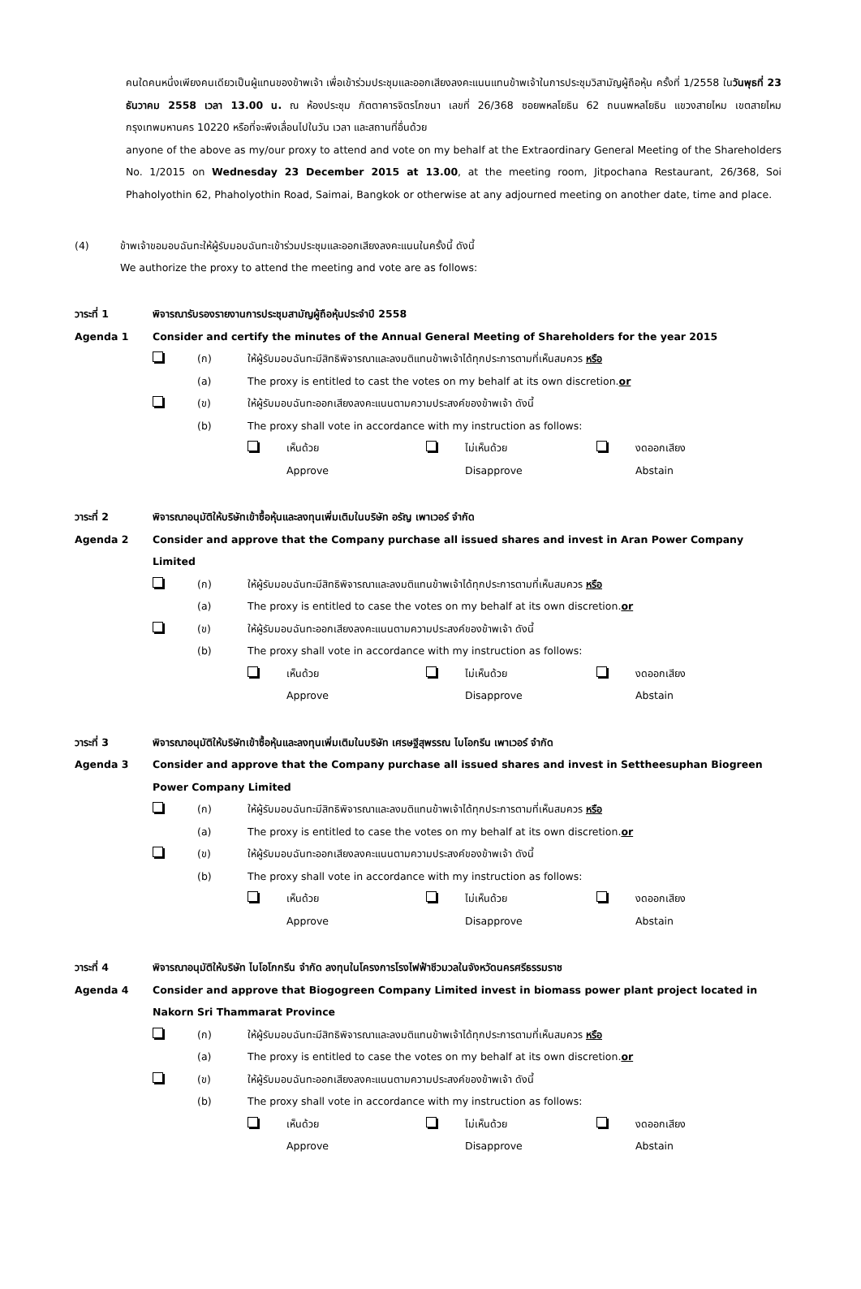คนใดคนหนึ่งเพียงคนเดียวเป็นผู้แทนของข้าพเจ้า เพื่อเข้าร่วมประชุมและออกเสียงลงคะแนนแทนข้าพเจ้าในการประชุมวิสามัญผู้ถือหุ้น ครั้งที่ 1/2558 ในวันพุธที่ 23 ธันวาคม 2558 เวลา 13.00 น. ณ ห้องประชุม ภัตตาคารจิตรโภชนา เลขที่ 26/368 ซอยพหลโยธิน 62 ถนนพหลโยธิน แขวงสายไหม เขตสายไหม กรุงเทพมหานคร 10220 หรือที่จะพึงเลื่อนไปในวัน เวลา และสถานที่อื่นด้วย
anyone of the above as my/our proxy to attend and vote on my behalf at the Extraordinary General Meeting of the Shareholders No. 1/2015 on Wednesday 23 December 2015 at 13.00, at the meeting room, Jitpochana Restaurant, 26/368, Soi Phaholyothin 62, Phaholyothin Road, Saimai, Bangkok or otherwise at any adjourned meeting on another date, time and place.
(4) ข้าพเจ้าขอมอบฉันทะให้ผู้รับมอบฉันทะเข้าร่วมประชุมและออกเสียงลงคะแนนในครั้งนี้ ดังนี้
We authorize the proxy to attend the meeting and vote are as follows:
วาระที่ 1 พิจารณารับรองรายงานการประชุมสามัญผู้ถือหุ้นประจำปี 2558
Agenda 1 Consider and certify the minutes of the Annual General Meeting of Shareholders for the year 2015
(ก) ให้ผู้รับมอบฉันทะมีสิทธิพิจารณาและลงมติแทนข้าพเจ้าได้ทุกประการตามที่เห็นสมควร หรือ
(a) The proxy is entitled to cast the votes on my behalf at its own discretion.or
(ข) ให้ผู้รับมอบฉันทะออกเสียงลงคะแนนตามความประสงค์ของข้าพเจ้า ดังนี้
(b) The proxy shall vote in accordance with my instruction as follows:
เห็นด้วย
Approve
ไม่เห็นด้วย
Disapprove
งดออกเสียง
Abstain
วาระที่ 2 พิจารณาอนุมัติให้บริษัทเข้าซื้อหุ้นและลงทุนเพิ่มเติมในบริษัท อรัญ เพาเวอร์ จำกัด
Agenda 2 Consider and approve that the Company purchase all issued shares and invest in Aran Power Company Limited
(ก) ให้ผู้รับมอบฉันทะมีสิทธิพิจารณาและลงมติแทนข้าพเจ้าได้ทุกประการตามที่เห็นสมควร หรือ
(a) The proxy is entitled to case the votes on my behalf at its own discretion.or
(ข) ให้ผู้รับมอบฉันทะออกเสียงลงคะแนนตามความประสงค์ของข้าพเจ้า ดังนี้
(b) The proxy shall vote in accordance with my instruction as follows:
เห็นด้วย
Approve
ไม่เห็นด้วย
Disapprove
งดออกเสียง
Abstain
วาระที่ 3 พิจารณาอนุมัติให้บริษัทเข้าซื้อหุ้นและลงทุนเพิ่มเติมในบริษัท เศรษฐีสุพรรณ ไบโอกรีน เพาเวอร์ จำกัด
Agenda 3 Consider and approve that the Company purchase all issued shares and invest in Settheesuphan Biogreen Power Company Limited
(ก) ให้ผู้รับมอบฉันทะมีสิทธิพิจารณาและลงมติแทนข้าพเจ้าได้ทุกประการตามที่เห็นสมควร หรือ
(a) The proxy is entitled to case the votes on my behalf at its own discretion.or
(ข) ให้ผู้รับมอบฉันทะออกเสียงลงคะแนนตามความประสงค์ของข้าพเจ้า ดังนี้
(b) The proxy shall vote in accordance with my instruction as follows:
เห็นด้วย
Approve
ไม่เห็นด้วย
Disapprove
งดออกเสียง
Abstain
วาระที่ 4 พิจารณาอนุมัติให้บริษัท ไบโอโกกรีน จำกัด ลงทุนในโครงการโรงไฟฟ้าชีวมวลในจังหวัดนครศรีธรรมราช
Agenda 4 Consider and approve that Biogogreen Company Limited invest in biomass power plant project located in Nakorn Sri Thammarat Province
(ก) ให้ผู้รับมอบฉันทะมีสิทธิพิจารณาและลงมติแทนข้าพเจ้าได้ทุกประการตามที่เห็นสมควร หรือ
(a) The proxy is entitled to case the votes on my behalf at its own discretion.or
(ข) ให้ผู้รับมอบฉันทะออกเสียงลงคะแนนตามความประสงค์ของข้าพเจ้า ดังนี้
(b) The proxy shall vote in accordance with my instruction as follows:
เห็นด้วย
Approve
ไม่เห็นด้วย
Disapprove
งดออกเสียง
Abstain